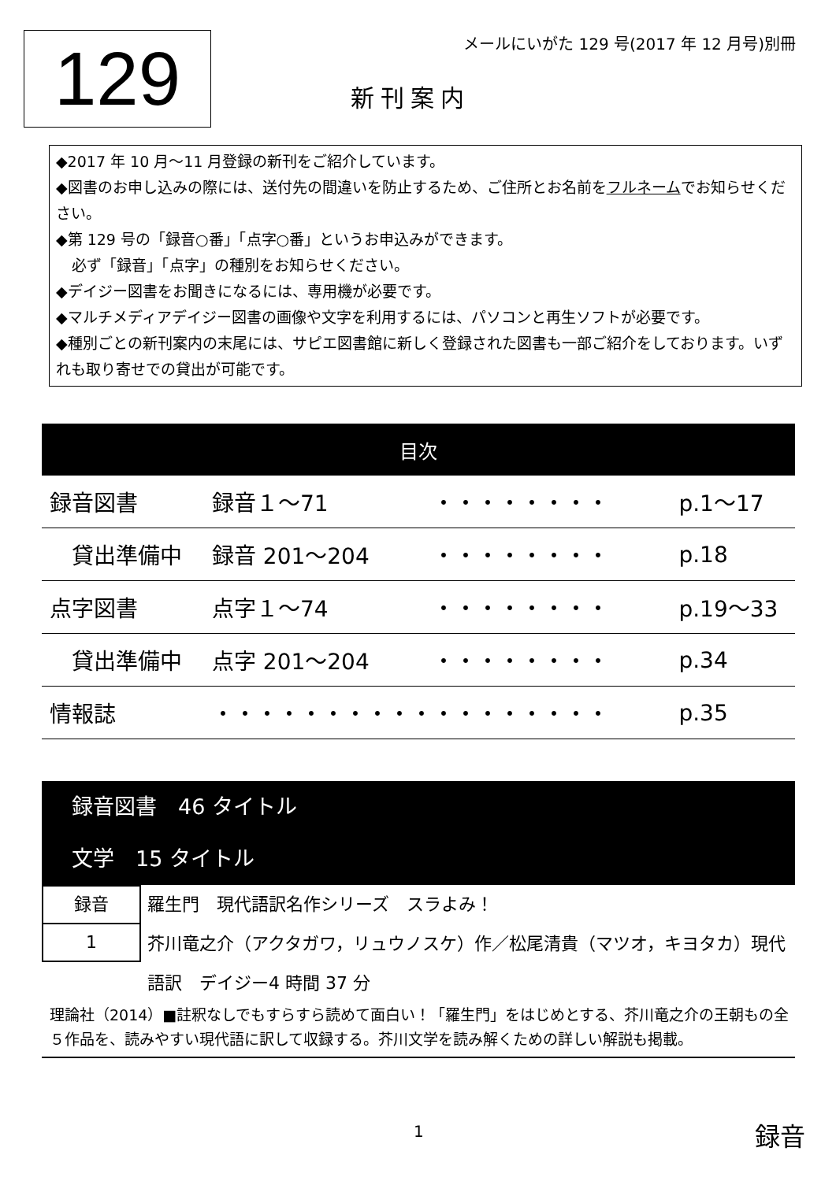129
メールにいがた 129 号(2017 年 12 月号)別冊
新刊案内
◆2017 年 10 月～11 月登録の新刊をご紹介しています。
◆図書のお申し込みの際には、送付先の間違いを防止するため、ご住所とお名前をフルネームでお知らせください。
◆第 129 号の「録音○番」「点字○番」というお申込みができます。
必ず「録音」「点字」の種別をお知らせください。
◆デイジー図書をお聞きになるには、専用機が必要です。
◆マルチメディアデイジー図書の画像や文字を利用するには、パソコンと再生ソフトが必要です。
◆種別ごとの新刊案内の末尾には、サピエ図書館に新しく登録された図書も一部ご紹介をしております。いずれも取り寄せでの貸出が可能です。
| 目次 | | | |
| --- | --- | --- | --- |
| 録音図書 | 録音１～71 | ・・・・・・・・ | p.1～17 |
| 貸出準備中 | 録音 201～204 | ・・・・・・・・ | p.18 |
| 点字図書 | 点字１～74 | ・・・・・・・・ | p.19～33 |
| 貸出準備中 | 点字 201～204 | ・・・・・・・・ | p.34 |
| 情報誌 | ・・・・・・・・・・・・・・・・・・ | | p.35 |
録音図書　46 タイトル
文学　15 タイトル
録音
1
羅生門　現代語訳名作シリーズ　スラよみ！
芥川竜之介（アクタガワ，リュウノスケ）作／松尾清貴（マツオ，キヨタカ）現代語訳　デイジー4 時間 37 分
理論社（2014）■註釈なしでもすらすら読めて面白い！「羅生門」をはじめとする、芥川竜之介の王朝もの全５作品を、読みやすい現代語に訳して収録する。芥川文学を読み解くための詳しい解説も掲載。
1 録音